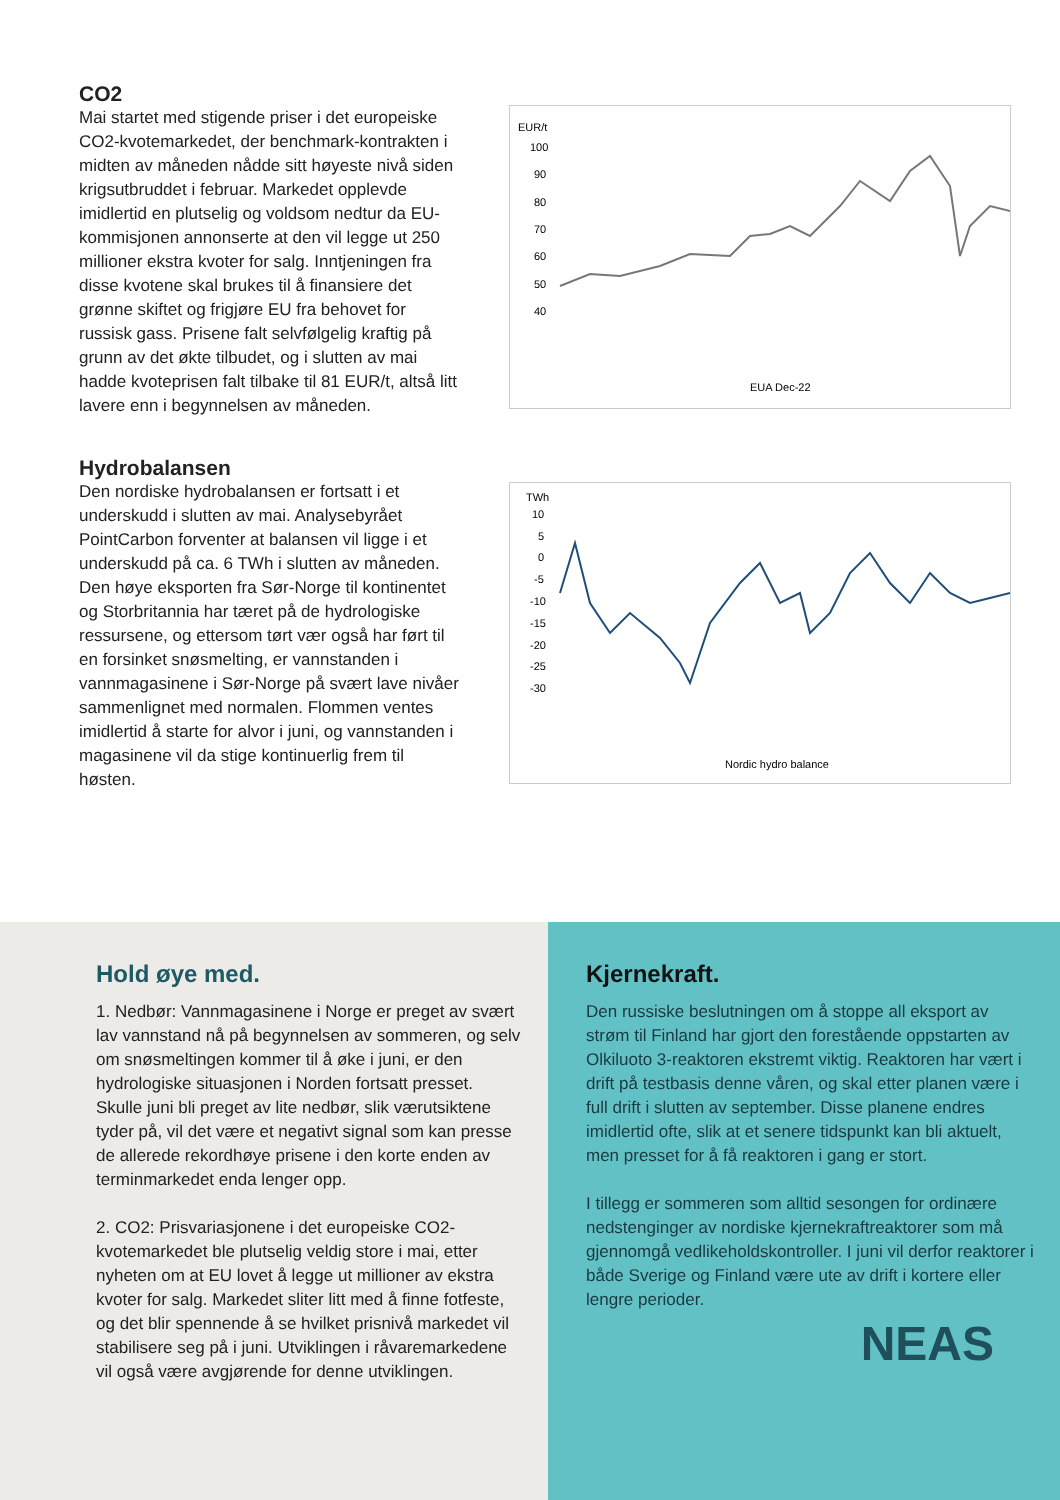CO2
Mai startet med stigende priser i det europeiske CO2-kvotemarkedet, der benchmark-kontrakten i midten av måneden nådde sitt høyeste nivå siden krigsutbruddet i februar. Markedet opplevde imidlertid en plutselig og voldsom nedtur da EU-kommisjonen annonserte at den vil legge ut 250 millioner ekstra kvoter for salg. Inntjeningen fra disse kvotene skal brukes til å finansiere det grønne skiftet og frigjøre EU fra behovet for russisk gass. Prisene falt selvfølgelig kraftig på grunn av det økte tilbudet, og i slutten av mai hadde kvoteprisen falt tilbake til 81 EUR/t, altså litt lavere enn i begynnelsen av måneden.
EUR/t
100
90
80
70
60
50
40
EUA Dec-22
Hydrobalansen
Den nordiske hydrobalansen er fortsatt i et underskudd i slutten av mai. Analysebyrået PointCarbon forventer at balansen vil ligge i et underskudd på ca. 6 TWh i slutten av måneden. Den høye eksporten fra Sør-Norge til kontinentet og Storbritannia har tæret på de hydrologiske ressursene, og ettersom tørt vær også har ført til en forsinket snøsmelting, er vannstanden i vannmagasinene i Sør-Norge på svært lave nivåer sammenlignet med normalen. Flommen ventes imidlertid å starte for alvor i juni, og vannstanden i magasinene vil da stige kontinuerlig frem til høsten.
TWh
10
5
0
-5
-10
-15
-20
-25
-30
Nordic hydro balance
Hold øye med.
1. Nedbør: Vannmagasinene i Norge er preget av svært lav vannstand nå på begynnelsen av sommeren, og selv om snøsmeltingen kommer til å øke i juni, er den hydrologiske situasjonen i Norden fortsatt presset. Skulle juni bli preget av lite nedbør, slik værutsiktene tyder på, vil det være et negativt signal som kan presse de allerede rekordhøye prisene i den korte enden av terminmarkedet enda lenger opp.
2. CO2: Prisvariasjonene i det europeiske CO2-kvotemarkedet ble plutselig veldig store i mai, etter nyheten om at EU lovet å legge ut millioner av ekstra kvoter for salg. Markedet sliter litt med å finne fotfeste, og det blir spennende å se hvilket prisnivå markedet vil stabilisere seg på i juni. Utviklingen i råvaremarkedene vil også være avgjørende for denne utviklingen.
Kjernekraft.
Den russiske beslutningen om å stoppe all eksport av strøm til Finland har gjort den forestående oppstarten av Olkiluoto 3-reaktoren ekstremt viktig. Reaktoren har vært i drift på testbasis denne våren, og skal etter planen være i full drift i slutten av september. Disse planene endres imidlertid ofte, slik at et senere tidspunkt kan bli aktuelt, men presset for å få reaktoren i gang er stort.
I tillegg er sommeren som alltid sesongen for ordinære nedstenginger av nordiske kjernekraftreaktorer som må gjennomgå vedlikeholdskontroller. I juni vil derfor reaktorer i både Sverige og Finland være ute av drift i kortere eller lengre perioder.
NEAS